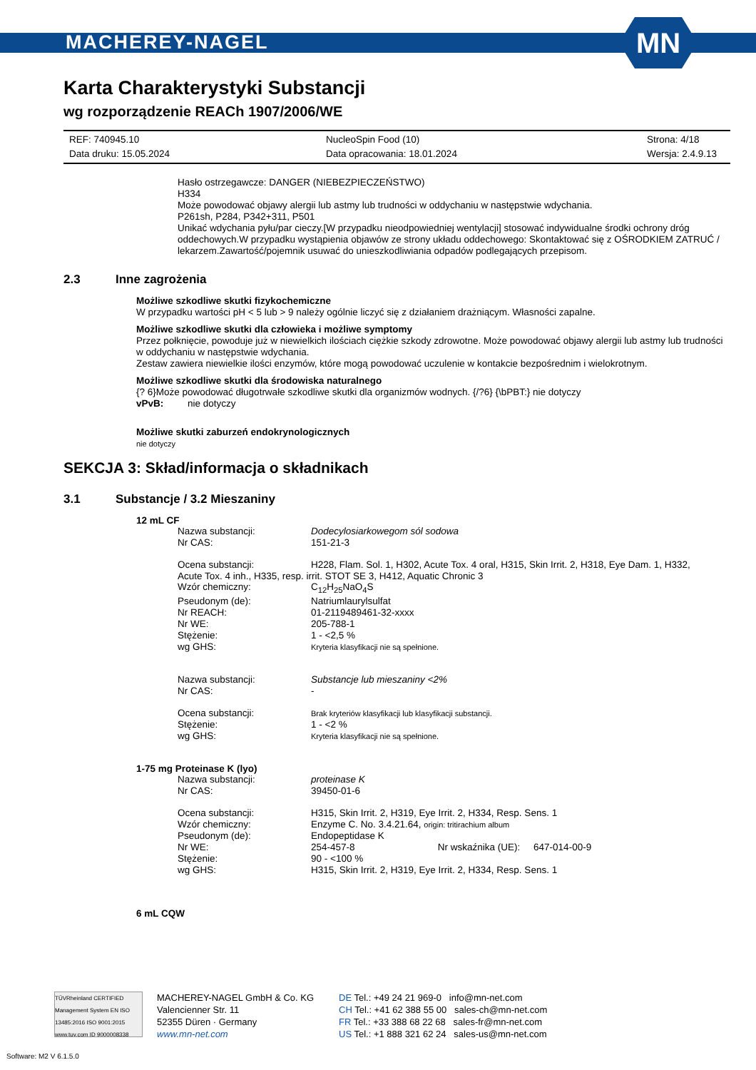MACHEREY-NAGEL
MN
Karta Charakterystyki Substancji
wg rozporządzenie REACh 1907/2006/WE
REF: 740945.10 NucleoSpin Food (10) Strona: 4/18 Data druku: 15.05.2024 Data opracowania: 18.01.2024 Wersja: 2.4.9.13
Hasło ostrzegawcze: DANGER (NIEBEZPIECZEŃSTWO)
H334
Może powodować objawy alergii lub astmy lub trudności w oddychaniu w następstwie wdychania.
P261sh, P284, P342+311, P501
Unikać wdychania pyłu/par cieczy.[W przypadku nieodpowiedniej wentylacji] stosować indywidualne środki ochrony dróg oddechowych.W przypadku wystąpienia objawów ze strony układu oddechowego: Skontaktować się z OŚRODKIEM ZATRUĆ / lekarzem.Zawartość/pojemnik usuwać do unieszkodliwiania odpadów podlegających przepisom.
2.3 Inne zagrożenia
Możliwe szkodliwe skutki fizykochemiczne
W przypadku wartości pH < 5 lub > 9 należy ogólnie liczyć się z działaniem drażniącym. Własności zapalne.
Możliwe szkodliwe skutki dla człowieka i możliwe symptomy
Przez połknięcie, powoduje już w niewielkich ilościach ciężkie szkody zdrowotne. Może powodować objawy alergii lub astmy lub trudności w oddychaniu w następstwie wdychania.
Zestaw zawiera niewielkie ilości enzymów, które mogą powodować uczulenie w kontakcie bezpośrednim i wielokrotnym.
Możliwe szkodliwe skutki dla środowiska naturalnego
{? 6}Może powodować długotrwałe szkodliwe skutki dla organizmów wodnych. {/?6} {\bPBT:} nie dotyczy
vPvB: nie dotyczy
Możliwe skutki zaburzeń endokrynologicznych
nie dotyczy
SEKCJA 3: Skład/informacja o składnikach
3.1 Substancje / 3.2 Mieszaniny
12 mL CF
Nazwa substancji: Dodecylosiarkowegom sól sodowa Nr CAS: 151-21-3
Ocena substancji: H228, Flam. Sol. 1, H302, Acute Tox. 4 oral, H315, Skin Irrit. 2, H318, Eye Dam. 1, H332,
Acute Tox. 4 inh., H335, resp. irrit. STOT SE 3, H412, Aquatic Chronic 3
Wzór chemiczny: C<sub>12</sub>H<sub>25</sub>NaO<sub>4</sub>S Pseudonym (de): Natriumlaurylsulfat Nr REACH: 01-2119489461-32-xxxx Nr WE: 205-788-1 Stężenie: 1 - <2,5 % wg GHS: Kryteria klasyfikacji nie są spełnione.
Nazwa substancji: Substancje lub mieszaniny <2% Nr CAS: -
Ocena substancji: Brak kryteriów klasyfikacji lub klasyfikacji substancji. Stężenie: 1 - <2 % wg GHS: Kryteria klasyfikacji nie są spełnione.
1-75 mg Proteinase K (lyo)
Nazwa substancji: proteinase K Nr CAS: 39450-01-6
Ocena substancji: H315, Skin Irrit. 2, H319, Eye Irrit. 2, H334, Resp. Sens. 1 Wzór chemiczny: Enzyme C. No. 3.4.21.64, origin: tritirachium album Pseudonym (de): Endopeptidase K Nr WE: 254-457-8 Nr wskaźnika (UE): 647-014-00-9 Stężenie: 90 - <100 % wg GHS: H315, Skin Irrit. 2, H319, Eye Irrit. 2, H334, Resp. Sens. 1
6 mL CQW
TÜVRheinland CERTIFIED Management System EN ISO 13485:2016 ISO 9001:2015 www.tuv.com ID 9000008338
MACHEREY-NAGEL GmbH & Co. KG
Valencienner Str. 11
52355 Düren · Germany
www.mn-net.com
DE Tel.: +49 24 21 969-0 info@mn-net.com
CH Tel.: +41 62 388 55 00 sales-ch@mn-net.com
FR Tel.: +33 388 68 22 68 sales-fr@mn-net.com
US Tel.: +1 888 321 62 24 sales-us@mn-net.com
Software: M2 V 6.1.5.0